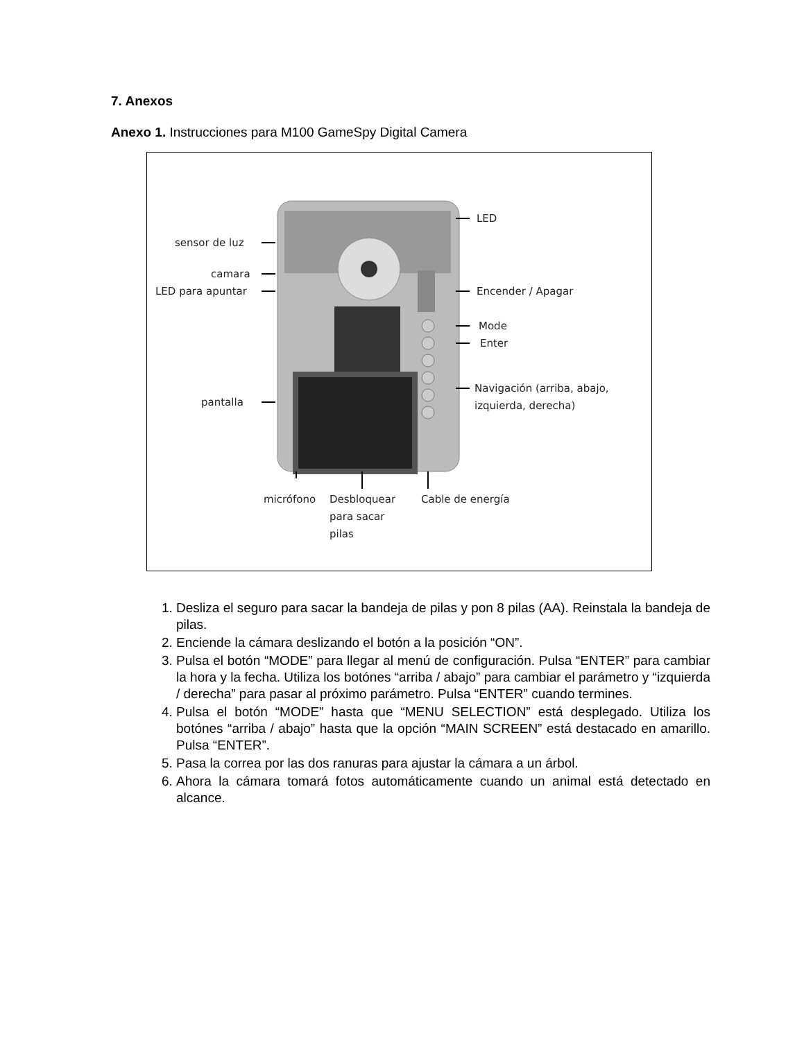7. Anexos
Anexo 1. Instrucciones para M100 GameSpy Digital Camera
LED
sensor de luz
camara
LED para apuntar
Encender / Apagar
Mode
Enter
Navigación (arriba, abajo,
izquierda, derecha)
pantalla
micrófono
Desbloquear
para sacar
pilas
Cable de energía
1. Desliza el seguro para sacar la bandeja de pilas y pon 8 pilas (AA). Reinstala la bandeja de pilas.
2. Enciende la cámara deslizando el botón a la posición “ON”.
3. Pulsa el botón “MODE” para llegar al menú de configuración. Pulsa “ENTER” para cambiar la hora y la fecha. Utiliza los botónes “arriba / abajo” para cambiar el parámetro y “izquierda / derecha” para pasar al próximo parámetro. Pulsa “ENTER” cuando termines.
4. Pulsa el botón “MODE” hasta que “MENU SELECTION” está desplegado. Utiliza los botónes “arriba / abajo” hasta que la opción “MAIN SCREEN” está destacado en amarillo. Pulsa “ENTER”.
5. Pasa la correa por las dos ranuras para ajustar la cámara a un árbol.
6. Ahora la cámara tomará fotos automáticamente cuando un animal está detectado en alcance.